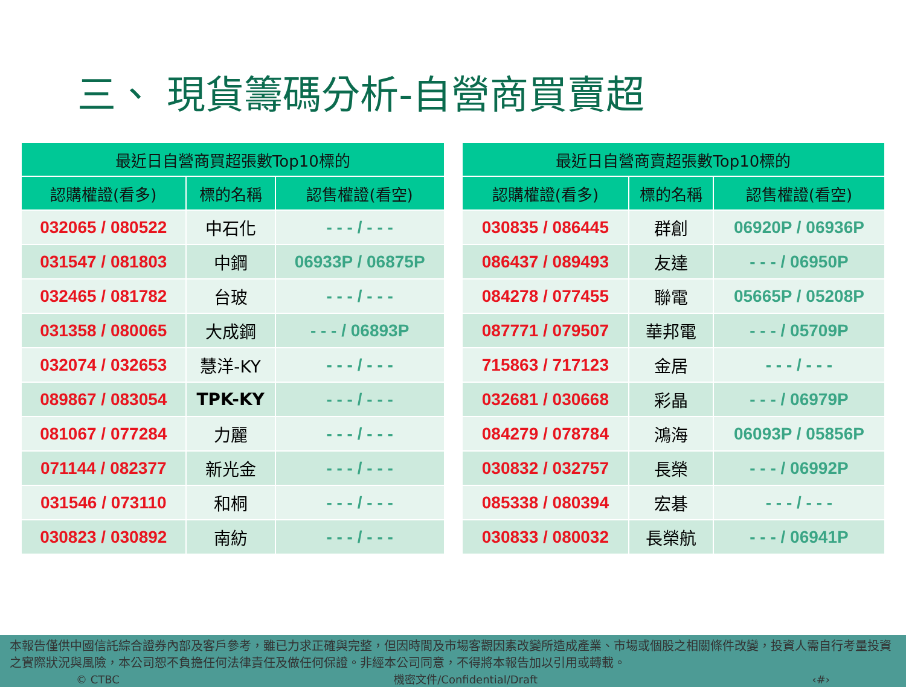三、 現貨籌碼分析-自營商買賣超
| 最近日自營商買超張數Top10標的 | | |
| --- | --- | --- |
| 認購權證(看多) | 標的名稱 | 認售權證(看空) |
| 032065 / 080522 | 中石化 | - - - / - - - |
| 031547 / 081803 | 中鋼 | 06933P / 06875P |
| 032465 / 081782 | 台玻 | - - - / - - - |
| 031358 / 080065 | 大成鋼 | - - - / 06893P |
| 032074 / 032653 | 慧洋-KY | - - - / - - - |
| 089867 / 083054 | TPK-KY | - - - / - - - |
| 081067 / 077284 | 力麗 | - - - / - - - |
| 071144 / 082377 | 新光金 | - - - / - - - |
| 031546 / 073110 | 和桐 | - - - / - - - |
| 030823 / 030892 | 南紡 | - - - / - - - |
| 最近日自營商賣超張數Top10標的 | | |
| --- | --- | --- |
| 認購權證(看多) | 標的名稱 | 認售權證(看空) |
| 030835 / 086445 | 群創 | 06920P / 06936P |
| 086437 / 089493 | 友達 | - - - / 06950P |
| 084278 / 077455 | 聯電 | 05665P / 05208P |
| 087771 / 079507 | 華邦電 | - - - / 05709P |
| 715863 / 717123 | 金居 | - - - / - - - |
| 032681 / 030668 | 彩晶 | - - - / 06979P |
| 084279 / 078784 | 鴻海 | 06093P / 05856P |
| 030832 / 032757 | 長榮 | - - - / 06992P |
| 085338 / 080394 | 宏碁 | - - - / - - - |
| 030833 / 080032 | 長榮航 | - - - / 06941P |
本報告僅供中國信託綜合證券內部及客戶參考，雖已力求正確與完整，但因時間及市場客觀因素改變所造成產業、市場或個股之相關條件改變，投資人需自行考量投資之實際狀況與風險，本公司恕不負擔任何法律責任及做任何保證。非經本公司同意，不得將本報告加以引用或轉載。
© CTBC 機密文件/Confidential/Draft ‹#›